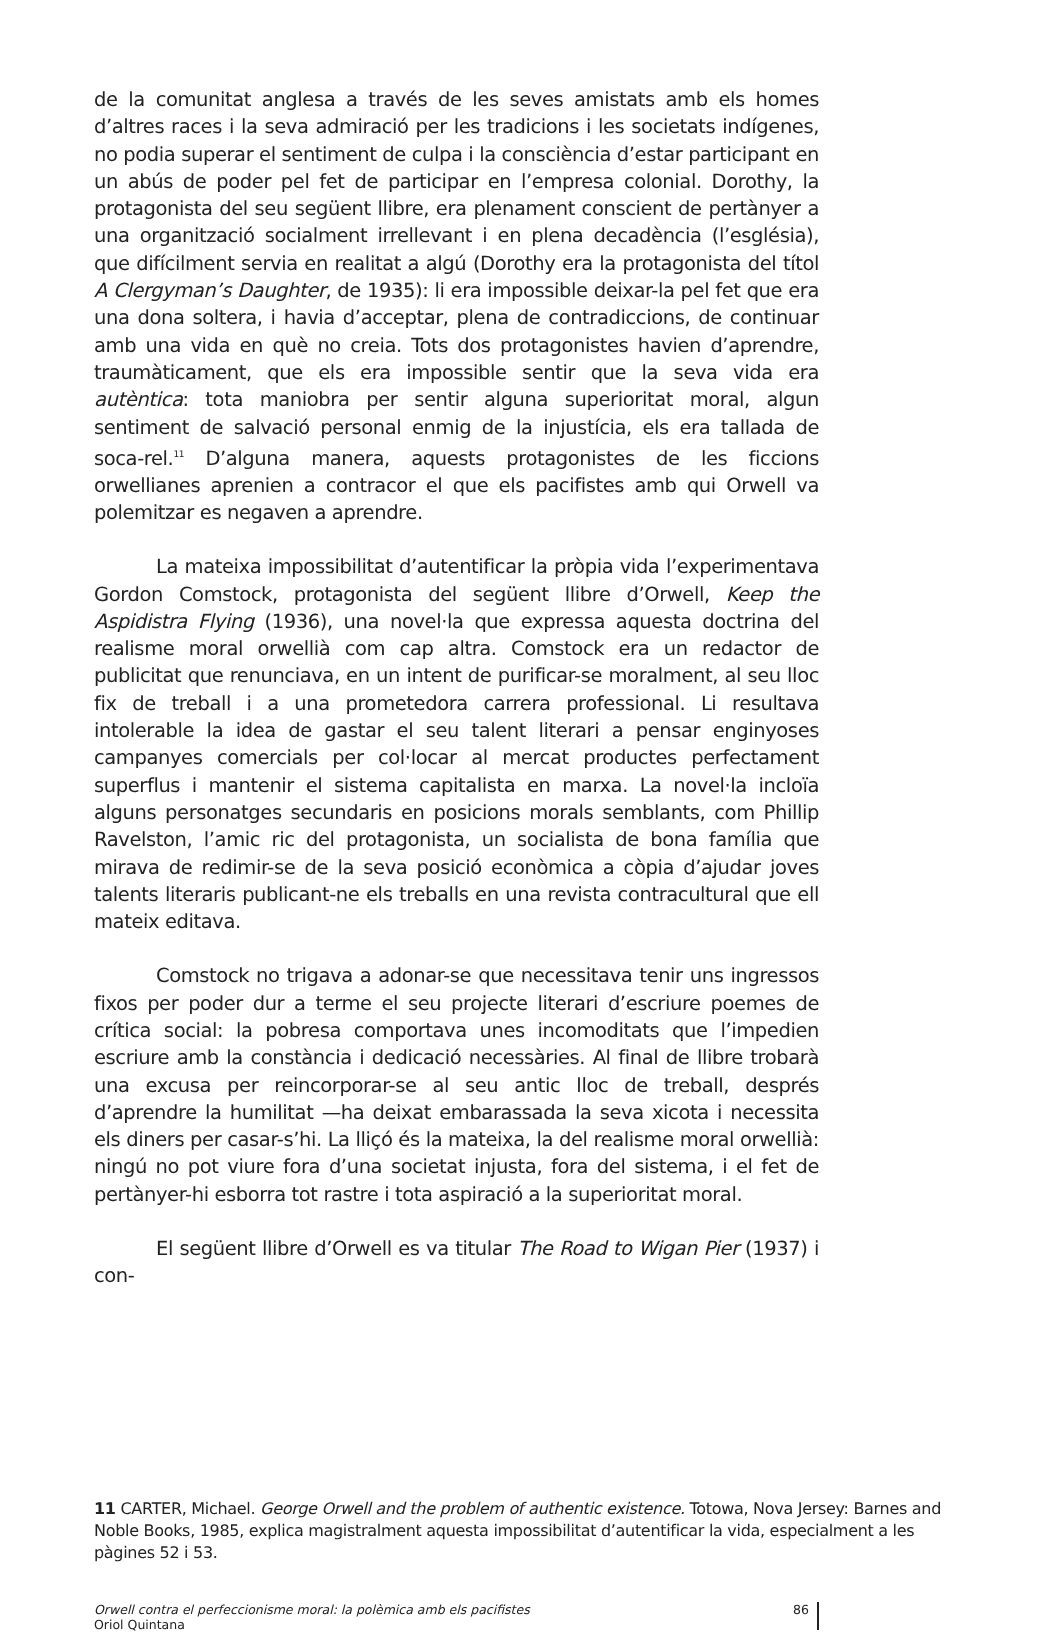de la comunitat anglesa a través de les seves amistats amb els homes d’altres races i la seva admiració per les tradicions i les societats indígenes, no podia superar el sentiment de culpa i la consciència d’estar participant en un abús de poder pel fet de participar en l’empresa colonial. Dorothy, la protagonista del seu següent llibre, era plenament conscient de pertànyer a una organització socialment irrellevant i en plena decadència (l’església), que difícilment servia en realitat a algú (Dorothy era la protagonista del títol A Clergyman’s Daughter, de 1935): li era impossible deixar-la pel fet que era una dona soltera, i havia d’acceptar, plena de contradiccions, de continuar amb una vida en què no creia. Tots dos protagonistes havien d’aprendre, traumàticament, que els era impossible sentir que la seva vida era autèntica: tota maniobra per sentir alguna superioritat moral, algun sentiment de salvació personal enmig de la injustícia, els era tallada de soca-rel.<sup>11</sup> D’alguna manera, aquests protagonistes de les ficcions orwellianes aprenien a contracor el que els pacifistes amb qui Orwell va polemitzar es negaven a aprendre.
La mateixa impossibilitat d’autentificar la pròpia vida l’experimentava Gordon Comstock, protagonista del següent llibre d’Orwell, Keep the Aspidistra Flying (1936), una novel·la que expressa aquesta doctrina del realisme moral orwellià com cap altra. Comstock era un redactor de publicitat que renunciava, en un intent de purificar-se moralment, al seu lloc fix de treball i a una prometedora carrera professional. Li resultava intolerable la idea de gastar el seu talent literari a pensar enginyoses campanyes comercials per col·locar al mercat productes perfectament superflus i mantenir el sistema capitalista en marxa. La novel·la incloïa alguns personatges secundaris en posicions morals semblants, com Phillip Ravelston, l’amic ric del protagonista, un socialista de bona família que mirava de redimir-se de la seva posició econòmica a còpia d’ajudar joves talents literaris publicant-ne els treballs en una revista contracultural que ell mateix editava.
Comstock no trigava a adonar-se que necessitava tenir uns ingressos fixos per poder dur a terme el seu projecte literari d’escriure poemes de crítica social: la pobresa comportava unes incomoditats que l’impedien escriure amb la constància i dedicació necessàries. Al final de llibre trobarà una excusa per reincorporar-se al seu antic lloc de treball, després d’aprendre la humilitat —ha deixat embarassada la seva xicota i necessita els diners per casar-s’hi. La lliçó és la mateixa, la del realisme moral orwellià: ningú no pot viure fora d’una societat injusta, fora del sistema, i el fet de pertànyer-hi esborra tot rastre i tota aspiració a la superioritat moral.
El següent llibre d’Orwell es va titular The Road to Wigan Pier (1937) i con-
11 CARTER, Michael. George Orwell and the problem of authentic existence. Totowa, Nova Jersey: Barnes and Noble Books, 1985, explica magistralment aquesta impossibilitat d’autentificar la vida, especialment a les pàgines 52 i 53.
Orwell contra el perfeccionisme moral: la polèmica amb els pacifistes
Oriol Quintana
86